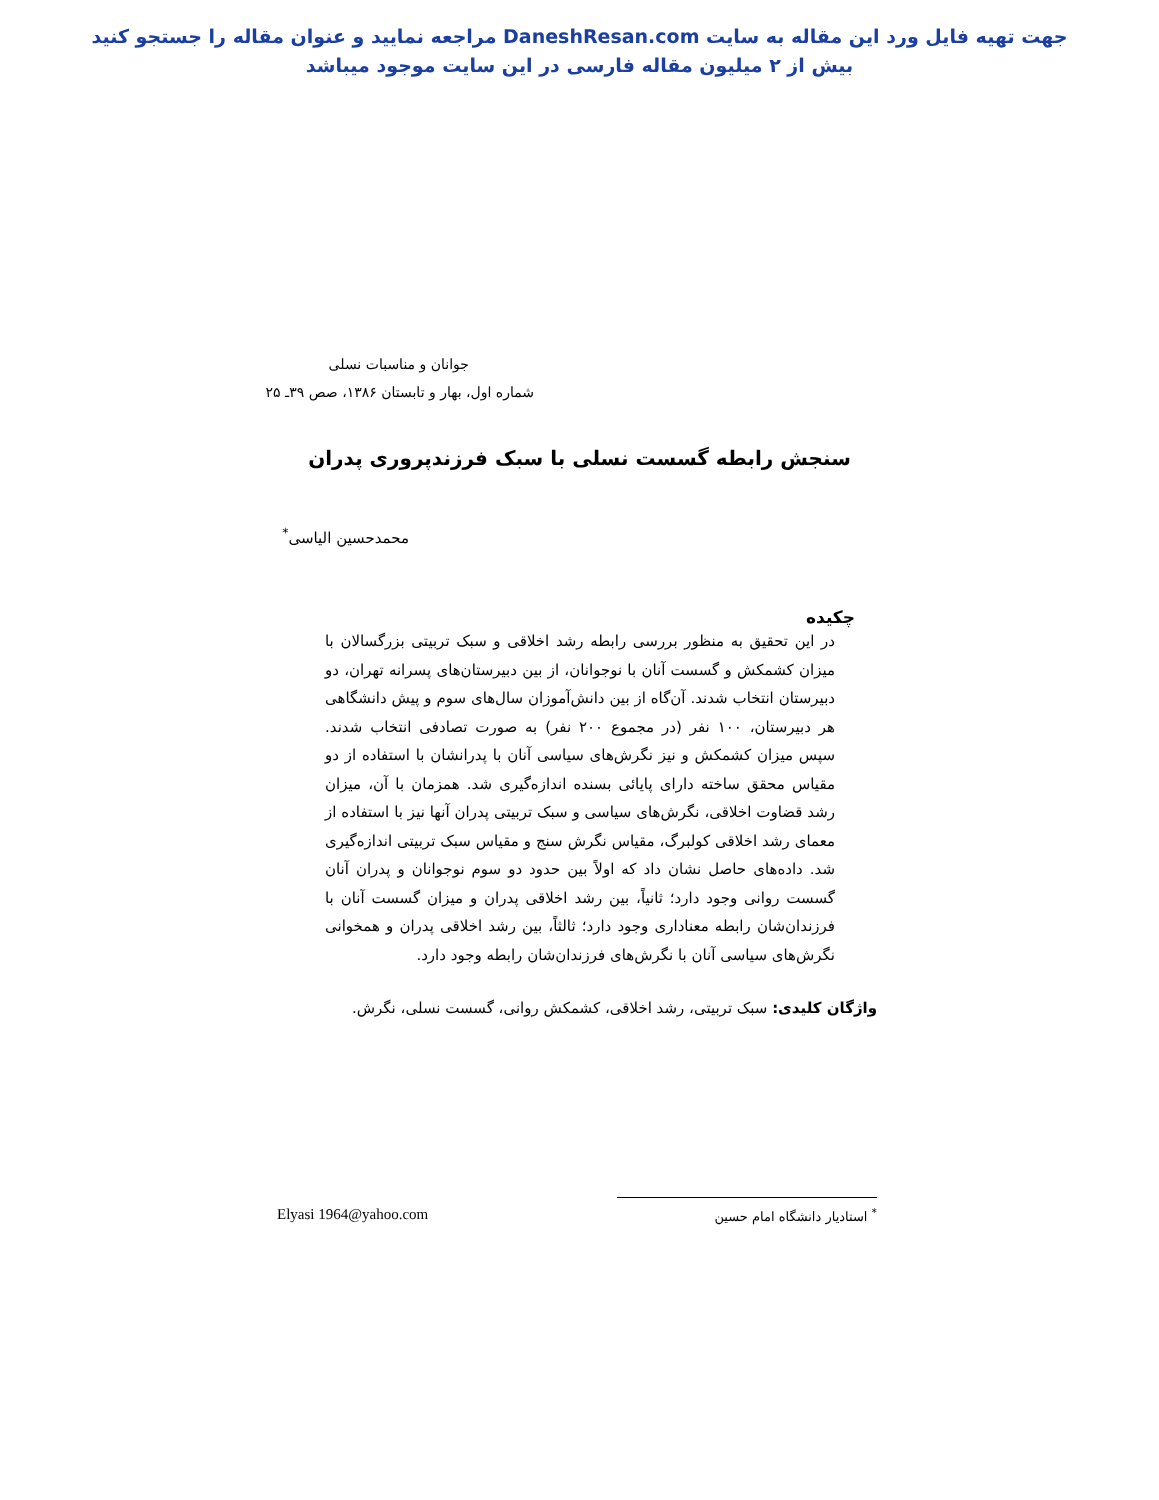جهت تهیه فایل ورد این مقاله به سایت DaneshResan.com مراجعه نمایید و عنوان مقاله را جستجو کنید
بیش از ۲ میلیون مقاله فارسی در این سایت موجود میباشد
جوانان و مناسبات نسلی
شماره اول، بهار و تابستان ۱۳۸۶، صص ۳۹ـ ۲۵
سنجش رابطه گسست نسلی با سبک فرزندپروری پدران
محمدحسین الیاسی<sup>*</sup>
چکیده
در این تحقیق به منظور بررسی رابطه رشد اخلاقی و سبک تربیتی بزرگسالان با میزان کشمکش و گسست آنان با نوجوانان، از بین دبیرستان‌های پسرانه تهران، دو دبیرستان انتخاب شدند. آن‌گاه از بین دانش‌آموزان سال‌های سوم و پیش دانشگاهی هر دبیرستان، ۱۰۰ نفر (در مجموع ۲۰۰ نفر) به صورت تصادفی انتخاب شدند. سپس میزان کشمکش و نیز نگرش‌های سیاسی آنان با پدرانشان با استفاده از دو مقیاس محقق ساخته دارای پایائی بسنده اندازه‌گیری شد. همزمان با آن، میزان رشد قضاوت اخلاقی، نگرش‌های سیاسی و سبک تربیتی پدران آنها نیز با استفاده از معمای رشد اخلاقی کولبرگ، مقیاس نگرش سنج و مقیاس سبک تربیتی اندازه‌گیری شد. داده‌های حاصل نشان داد که اولاً بین حدود دو سوم نوجوانان و پدران آنان گسست روانی وجود دارد؛ ثانیاً، بین رشد اخلاقی پدران و میزان گسست آنان با فرزندان‌شان رابطه معناداری وجود دارد؛ ثالثاً، بین رشد اخلاقی پدران و همخوانی نگرش‌های سیاسی آنان با نگرش‌های فرزندان‌شان رابطه وجود دارد.
واژگان کلیدی: سبک تربیتی، رشد اخلاقی، کشمکش روانی، گسست نسلی، نگرش.
<sup>*</sup> استادیار دانشگاه امام حسین Elyasi 1964@yahoo.com